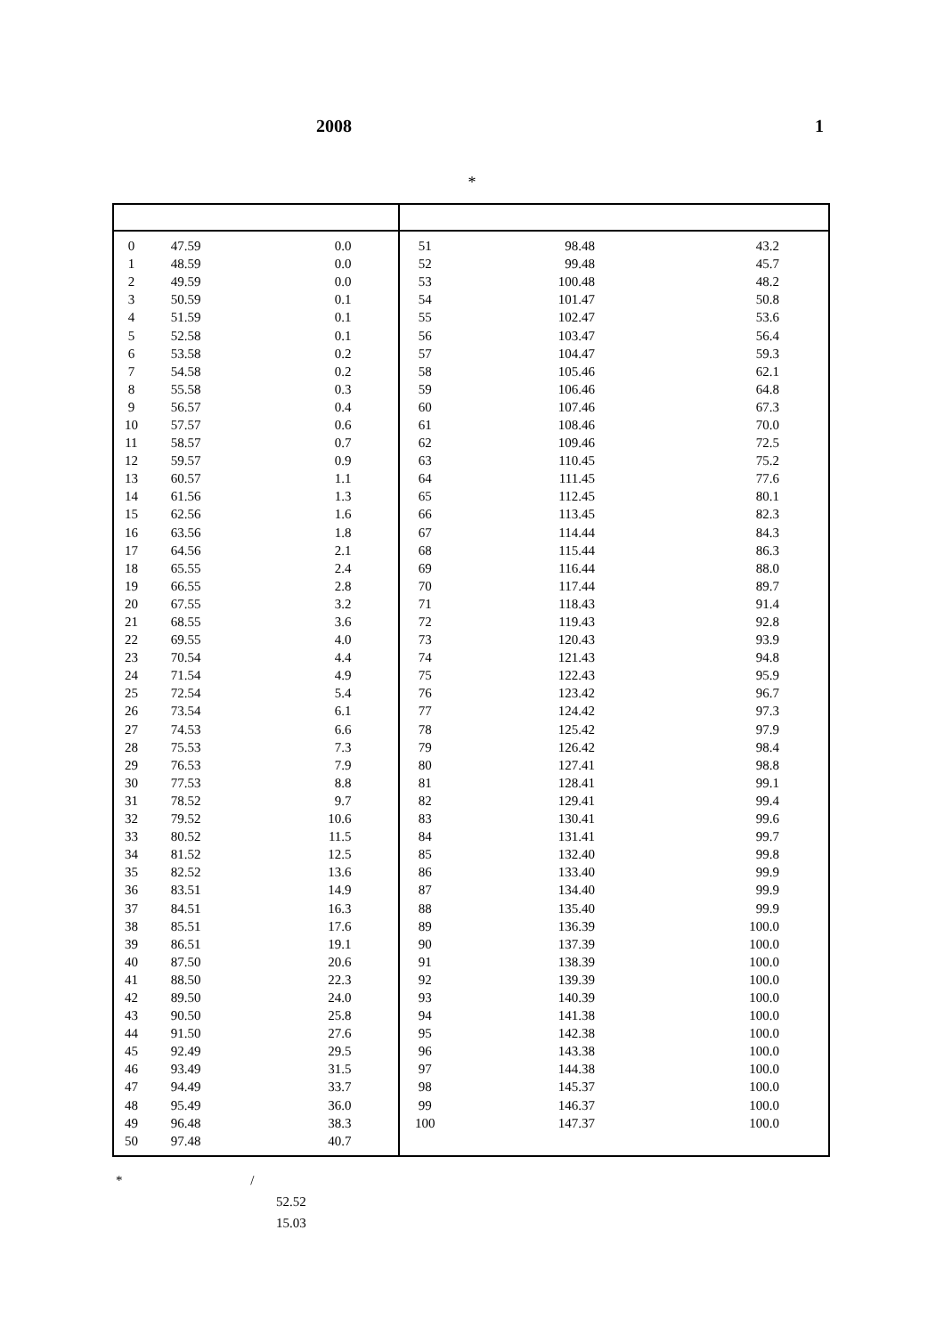2008 1
*
| 0 | 47.59 | 0.0 | 51 | 98.48 | 43.2 |
| 1 | 48.59 | 0.0 | 52 | 99.48 | 45.7 |
| 2 | 49.59 | 0.0 | 53 | 100.48 | 48.2 |
| 3 | 50.59 | 0.1 | 54 | 101.47 | 50.8 |
| 4 | 51.59 | 0.1 | 55 | 102.47 | 53.6 |
| 5 | 52.58 | 0.1 | 56 | 103.47 | 56.4 |
| 6 | 53.58 | 0.2 | 57 | 104.47 | 59.3 |
| 7 | 54.58 | 0.2 | 58 | 105.46 | 62.1 |
| 8 | 55.58 | 0.3 | 59 | 106.46 | 64.8 |
| 9 | 56.57 | 0.4 | 60 | 107.46 | 67.3 |
| 10 | 57.57 | 0.6 | 61 | 108.46 | 70.0 |
| 11 | 58.57 | 0.7 | 62 | 109.46 | 72.5 |
| 12 | 59.57 | 0.9 | 63 | 110.45 | 75.2 |
| 13 | 60.57 | 1.1 | 64 | 111.45 | 77.6 |
| 14 | 61.56 | 1.3 | 65 | 112.45 | 80.1 |
| 15 | 62.56 | 1.6 | 66 | 113.45 | 82.3 |
| 16 | 63.56 | 1.8 | 67 | 114.44 | 84.3 |
| 17 | 64.56 | 2.1 | 68 | 115.44 | 86.3 |
| 18 | 65.55 | 2.4 | 69 | 116.44 | 88.0 |
| 19 | 66.55 | 2.8 | 70 | 117.44 | 89.7 |
| 20 | 67.55 | 3.2 | 71 | 118.43 | 91.4 |
| 21 | 68.55 | 3.6 | 72 | 119.43 | 92.8 |
| 22 | 69.55 | 4.0 | 73 | 120.43 | 93.9 |
| 23 | 70.54 | 4.4 | 74 | 121.43 | 94.8 |
| 24 | 71.54 | 4.9 | 75 | 122.43 | 95.9 |
| 25 | 72.54 | 5.4 | 76 | 123.42 | 96.7 |
| 26 | 73.54 | 6.1 | 77 | 124.42 | 97.3 |
| 27 | 74.53 | 6.6 | 78 | 125.42 | 97.9 |
| 28 | 75.53 | 7.3 | 79 | 126.42 | 98.4 |
| 29 | 76.53 | 7.9 | 80 | 127.41 | 98.8 |
| 30 | 77.53 | 8.8 | 81 | 128.41 | 99.1 |
| 31 | 78.52 | 9.7 | 82 | 129.41 | 99.4 |
| 32 | 79.52 | 10.6 | 83 | 130.41 | 99.6 |
| 33 | 80.52 | 11.5 | 84 | 131.41 | 99.7 |
| 34 | 81.52 | 12.5 | 85 | 132.40 | 99.8 |
| 35 | 82.52 | 13.6 | 86 | 133.40 | 99.9 |
| 36 | 83.51 | 14.9 | 87 | 134.40 | 99.9 |
| 37 | 84.51 | 16.3 | 88 | 135.40 | 99.9 |
| 38 | 85.51 | 17.6 | 89 | 136.39 | 100.0 |
| 39 | 86.51 | 19.1 | 90 | 137.39 | 100.0 |
| 40 | 87.50 | 20.6 | 91 | 138.39 | 100.0 |
| 41 | 88.50 | 22.3 | 92 | 139.39 | 100.0 |
| 42 | 89.50 | 24.0 | 93 | 140.39 | 100.0 |
| 43 | 90.50 | 25.8 | 94 | 141.38 | 100.0 |
| 44 | 91.50 | 27.6 | 95 | 142.38 | 100.0 |
| 45 | 92.49 | 29.5 | 96 | 143.38 | 100.0 |
| 46 | 93.49 | 31.5 | 97 | 144.38 | 100.0 |
| 47 | 94.49 | 33.7 | 98 | 145.37 | 100.0 |
| 48 | 95.49 | 36.0 | 99 | 146.37 | 100.0 |
| 49 | 96.48 | 38.3 | 100 | 147.37 | 100.0 |
| 50 | 97.48 | 40.7 | | | |
* /
52.52
15.03